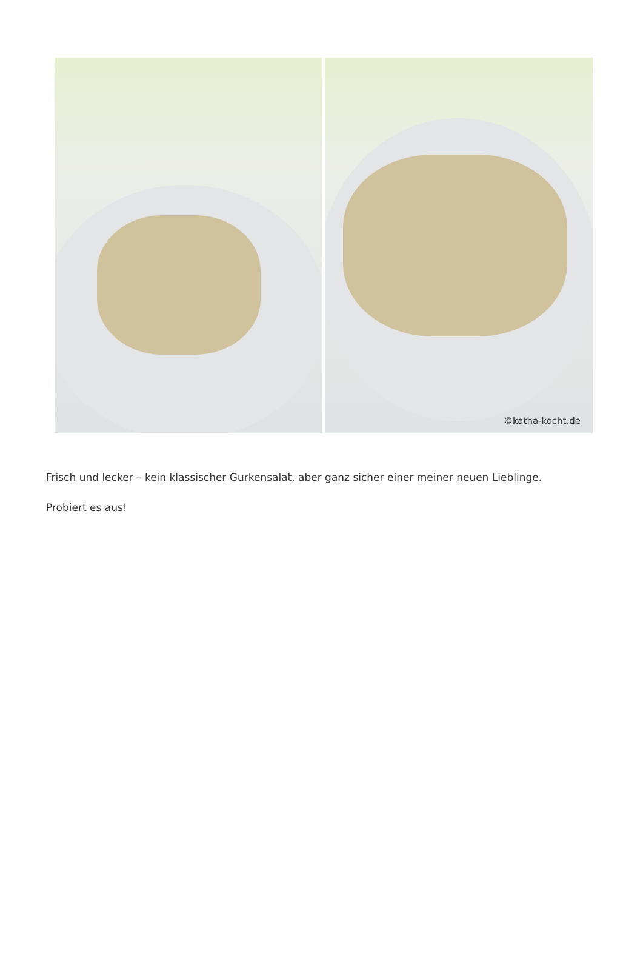©katha-kocht.de
Frisch und lecker – kein klassischer Gurkensalat, aber ganz sicher einer meiner neuen Lieblinge.
Probiert es aus!